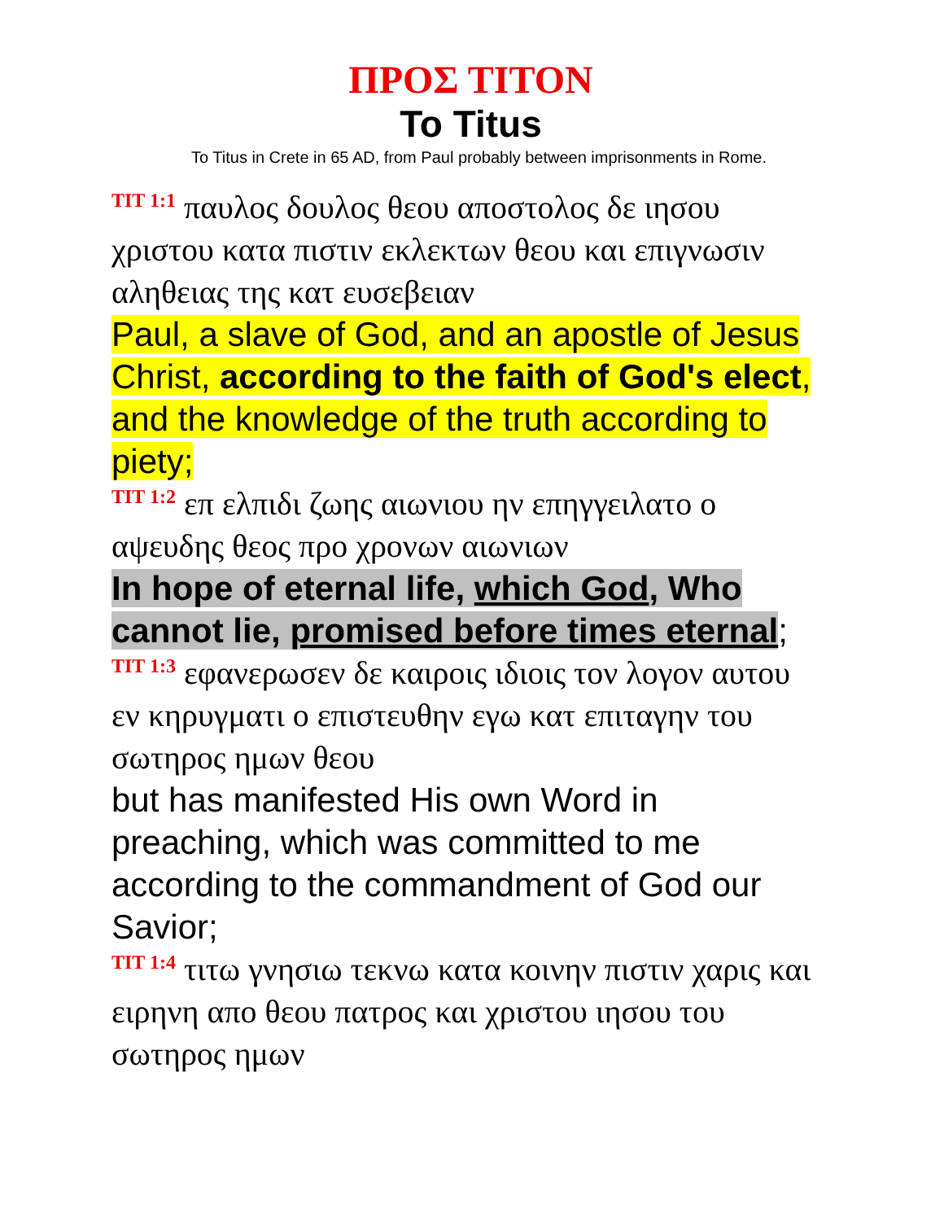ΠΡΟΣ ΤΙΤΟΝ
To Titus
To Titus in Crete in 65 AD, from Paul probably between imprisonments in Rome.
TIT 1:1 παυλος δουλος θεου αποστολος δε ιησου χριστου κατα πιστιν εκλεκτων θεου και επιγνωσιν αληθειας της κατ ευσεβειαν
Paul, a slave of God, and an apostle of Jesus Christ, according to the faith of God's elect, and the knowledge of the truth according to piety;
TIT 1:2 επ ελπιδι ζωης αιωνιου ην επηγγειλατο ο αψευδης θεος προ χρονων αιωνιων
In hope of eternal life, which God, Who cannot lie, promised before times eternal;
TIT 1:3 εφανερωσεν δε καιροις ιδιοις τον λογον αυτου εν κηρυγματι ο επιστευθην εγω κατ επιταγην του σωτηρος ημων θεου
but has manifested His own Word in preaching, which was committed to me according to the commandment of God our Savior;
TIT 1:4 τιτω γνησιω τεκνω κατα κοινην πιστιν χαρις και ειρηνη απο θεου πατρος και χριστου ιησου του σωτηρος ημων